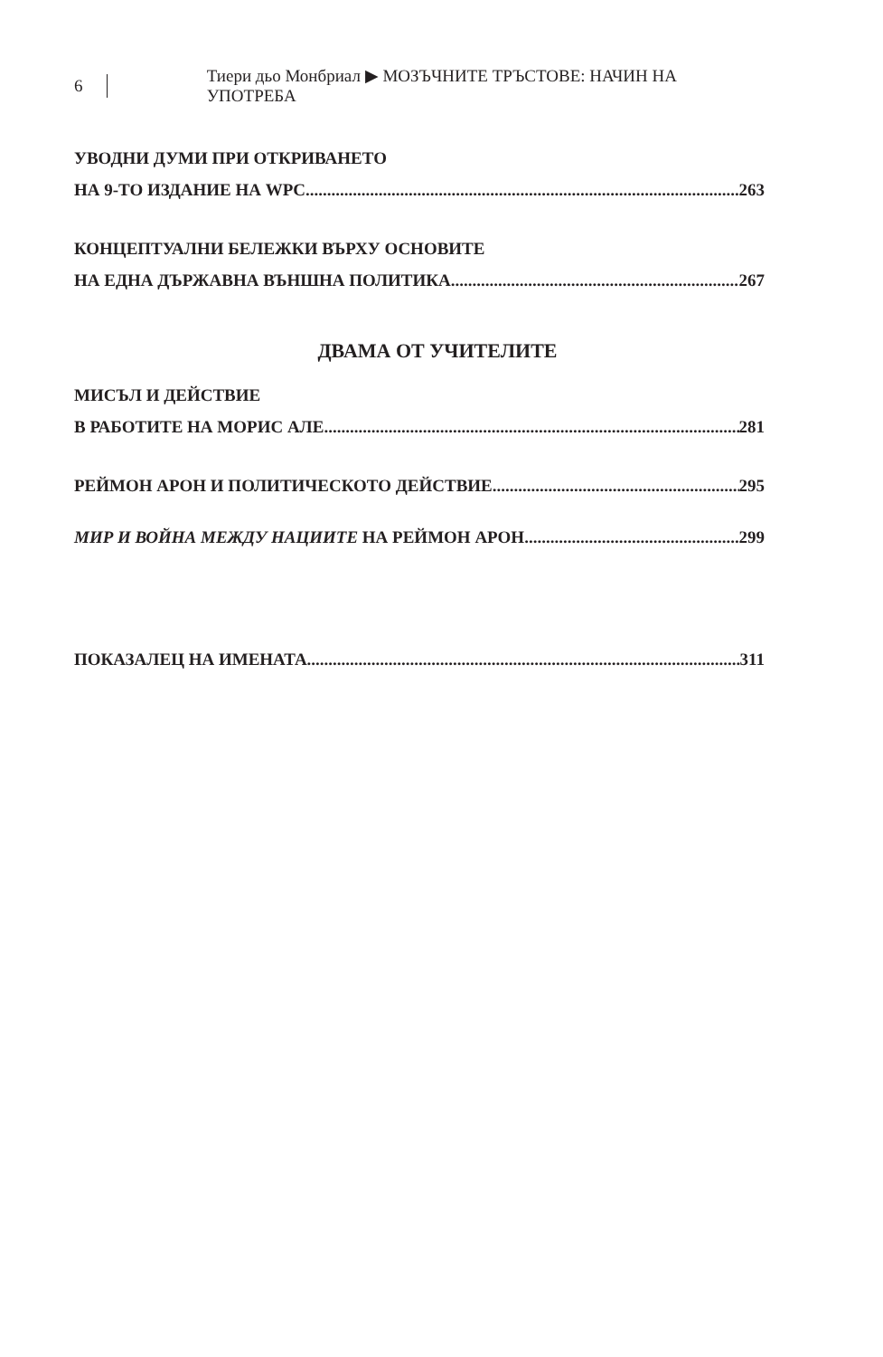6 Тиери дьо Монбриал ▶ МОЗЪЧНИТЕ ТРЪСТОВЕ: НАЧИН НА УПОТРЕБА
УВОДНИ ДУМИ ПРИ ОТКРИВАНЕТО
НА 9-ТО ИЗДАНИЕ НА WPC 263
КОНЦЕПТУАЛНИ БЕЛЕЖКИ ВЪРХУ ОСНОВИТЕ
НА ЕДНА ДЪРЖАВНА ВЪНШНА ПОЛИТИКА 267
ДВАМА ОТ УЧИТЕЛИТЕ
МИСЪЛ И ДЕЙСТВИЕ
В РАБОТИТЕ НА МОРИС АЛЕ 281
РЕЙМОН АРОН И ПОЛИТИЧЕСКОТО ДЕЙСТВИЕ 295
МИР И ВОЙНА МЕЖДУ НАЦИИТЕ НА РЕЙМОН АРОН 299
ПОКАЗАЛЕЦ НА ИМЕНАТА 311